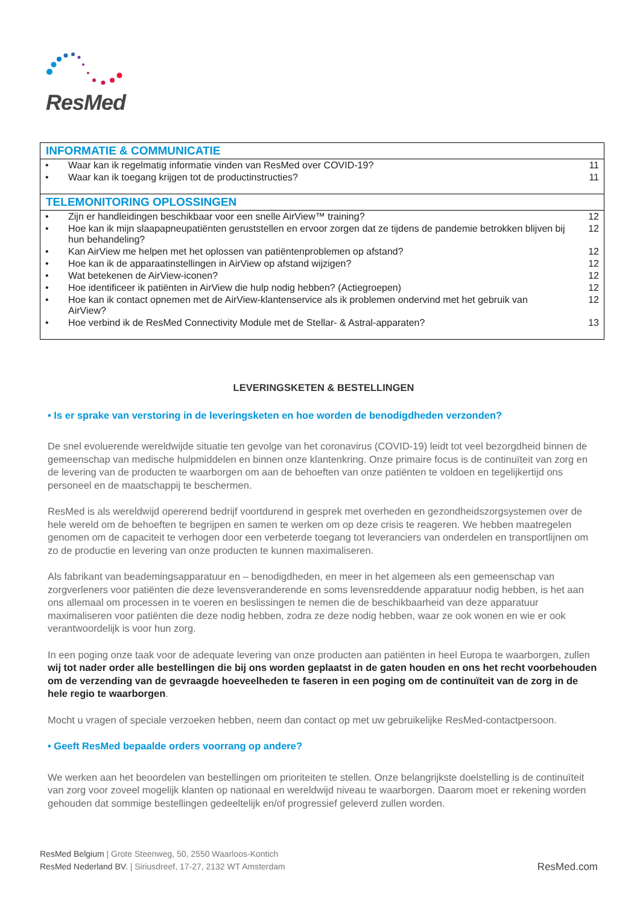ResMed
| INFORMATIE & COMMUNICATIE | | |
| --- | --- | --- |
| • | Waar kan ik regelmatig informatie vinden van ResMed over COVID-19? | 11 |
| • | Waar kan ik toegang krijgen tot de productinstructies? | 11 |
| TELEMONITORING OPLOSSINGEN | | |
| • | Zijn er handleidingen beschikbaar voor een snelle AirView™ training? | 12 |
| • | Hoe kan ik mijn slaapapneupatiënten geruststellen en ervoor zorgen dat ze tijdens de pandemie betrokken blijven bij hun behandeling? | 12 |
| • | Kan AirView me helpen met het oplossen van patiëntenproblemen op afstand? | 12 |
| • | Hoe kan ik de apparaatinstellingen in AirView op afstand wijzigen? | 12 |
| • | Wat betekenen de AirView-iconen? | 12 |
| • | Hoe identificeer ik patiënten in AirView die hulp nodig hebben? (Actiegroepen) | 12 |
| • | Hoe kan ik contact opnemen met de AirView-klantenservice als ik problemen ondervind met het gebruik van AirView? | 12 |
| • | Hoe verbind ik de ResMed Connectivity Module met de Stellar- & Astral-apparaten? | 13 |
LEVERINGSKETEN & BESTELLINGEN
• Is er sprake van verstoring in de leveringsketen en hoe worden de benodigdheden verzonden?
De snel evoluerende wereldwijde situatie ten gevolge van het coronavirus (COVID-19) leidt tot veel bezorgdheid binnen de gemeenschap van medische hulpmiddelen en binnen onze klantenkring. Onze primaire focus is de continuïteit van zorg en de levering van de producten te waarborgen om aan de behoeften van onze patiënten te voldoen en tegelijkertijd ons personeel en de maatschappij te beschermen.
ResMed is als wereldwijd opererend bedrijf voortdurend in gesprek met overheden en gezondheidszorgsystemen over de hele wereld om de behoeften te begrijpen en samen te werken om op deze crisis te reageren. We hebben maatregelen genomen om de capaciteit te verhogen door een verbeterde toegang tot leveranciers van onderdelen en transportlijnen om zo de productie en levering van onze producten te kunnen maximaliseren.
Als fabrikant van beademingsapparatuur en – benodigdheden, en meer in het algemeen als een gemeenschap van zorgverleners voor patiënten die deze levensveranderende en soms levensreddende apparatuur nodig hebben, is het aan ons allemaal om processen in te voeren en beslissingen te nemen die de beschikbaarheid van deze apparatuur maximaliseren voor patiënten die deze nodig hebben, zodra ze deze nodig hebben, waar ze ook wonen en wie er ook verantwoordelijk is voor hun zorg.
In een poging onze taak voor de adequate levering van onze producten aan patiënten in heel Europa te waarborgen, zullen wij tot nader order alle bestellingen die bij ons worden geplaatst in de gaten houden en ons het recht voorbehouden om de verzending van de gevraagde hoeveelheden te faseren in een poging om de continuïteit van de zorg in de hele regio te waarborgen.
Mocht u vragen of speciale verzoeken hebben, neem dan contact op met uw gebruikelijke ResMed-contactpersoon.
• Geeft ResMed bepaalde orders voorrang op andere?
We werken aan het beoordelen van bestellingen om prioriteiten te stellen. Onze belangrijkste doelstelling is de continuïteit van zorg voor zoveel mogelijk klanten op nationaal en wereldwijd niveau te waarborgen. Daarom moet er rekening worden gehouden dat sommige bestellingen gedeeltelijk en/of progressief geleverd zullen worden.
ResMed Belgium | Grote Steenweg, 50, 2550 Waarloos-Kontich
ResMed Nederland BV. | Siriusdreef, 17-27, 2132 WT Amsterdam
ResMed.com